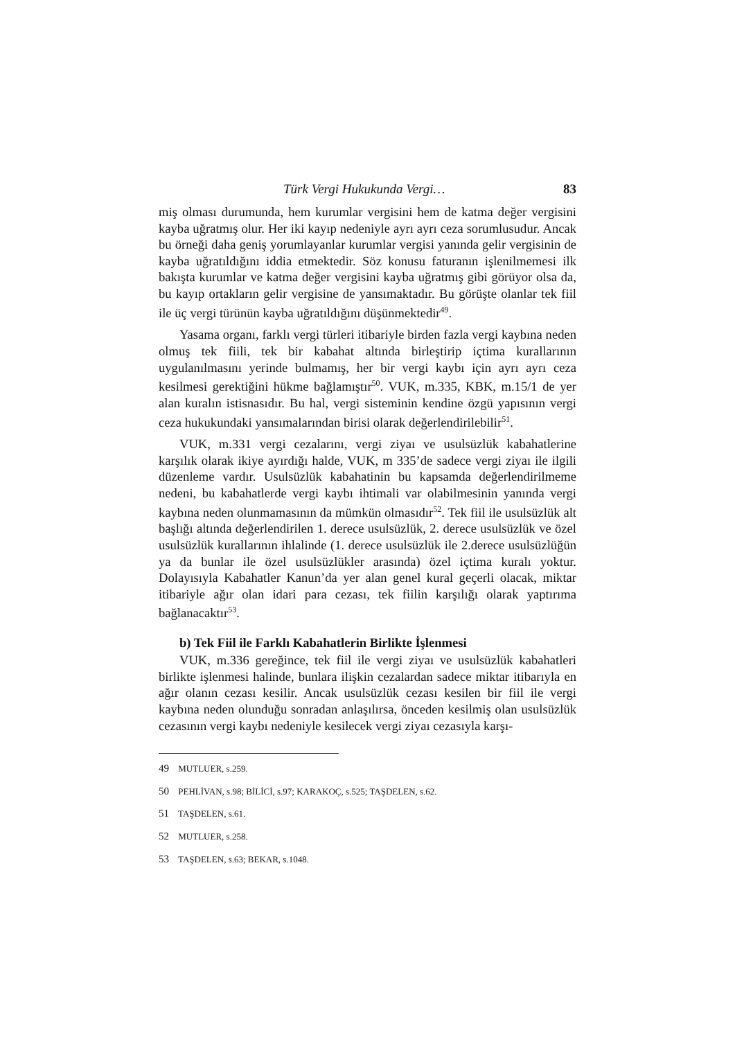Türk Vergi Hukukunda Vergi… 83
miş olması durumunda, hem kurumlar vergisini hem de katma değer vergisini kayba uğratmış olur. Her iki kayıp nedeniyle ayrı ayrı ceza sorumlusudur. Ancak bu örneği daha geniş yorumlayanlar kurumlar vergisi yanında gelir vergisinin de kayba uğratıldığını iddia etmektedir. Söz konusu faturanın işlenilmemesi ilk bakışta kurumlar ve katma değer vergisini kayba uğratmış gibi görüyor olsa da, bu kayıp ortakların gelir vergisine de yansımaktadır. Bu görüşte olanlar tek fiil ile üç vergi türünün kayba uğratıldığını düşünmektedir<sup>49</sup>.
Yasama organı, farklı vergi türleri itibariyle birden fazla vergi kaybına neden olmuş tek fiili, tek bir kabahat altında birleştirip içtima kurallarının uygulanılmasını yerinde bulmamış, her bir vergi kaybı için ayrı ayrı ceza kesilmesi gerektiğini hükme bağlamıştır<sup>50</sup>. VUK, m.335, KBK, m.15/1 de yer alan kuralın istisnasıdır. Bu hal, vergi sisteminin kendine özgü yapısının vergi ceza hukukundaki yansımalarından birisi olarak değerlendirilebilir<sup>51</sup>.
VUK, m.331 vergi cezalarını, vergi ziyaı ve usulsüzlük kabahatlerine karşılık olarak ikiye ayırdığı halde, VUK, m 335’de sadece vergi ziyaı ile ilgili düzenleme vardır. Usulsüzlük kabahatinin bu kapsamda değerlendirilmeme nedeni, bu kabahatlerde vergi kaybı ihtimali var olabilmesinin yanında vergi kaybına neden olunmamasının da mümkün olmasıdır<sup>52</sup>. Tek fiil ile usulsüzlük alt başlığı altında değerlendirilen 1. derece usulsüzlük, 2. derece usulsüzlük ve özel usulsüzlük kurallarının ihlalinde (1. derece usulsüzlük ile 2.derece usulsüzlüğün ya da bunlar ile özel usulsüzlükler arasında) özel içtima kuralı yoktur. Dolayısıyla Kabahatler Kanun’da yer alan genel kural geçerli olacak, miktar itibariyle ağır olan idari para cezası, tek fiilin karşılığı olarak yaptırıma bağlanacaktır<sup>53</sup>.
b) Tek Fiil ile Farklı Kabahatlerin Birlikte İşlenmesi
VUK, m.336 gereğince, tek fiil ile vergi ziyaı ve usulsüzlük kabahatleri birlikte işlenmesi halinde, bunlara ilişkin cezalardan sadece miktar itibarıyla en ağır olanın cezası kesilir. Ancak usulsüzlük cezası kesilen bir fiil ile vergi kaybına neden olunduğu sonradan anlaşılırsa, önceden kesilmiş olan usulsüzlük cezasının vergi kaybı nedeniyle kesilecek vergi ziyaı cezasıyla karşı-
49 MUTLUER, s.259.
50 PEHLİVAN, s.98; BİLİCİ, s.97; KARAKOÇ, s.525; TAŞDELEN, s.62.
51 TAŞDELEN, s.61.
52 MUTLUER, s.258.
53 TAŞDELEN, s.63; BEKAR, s.1048.